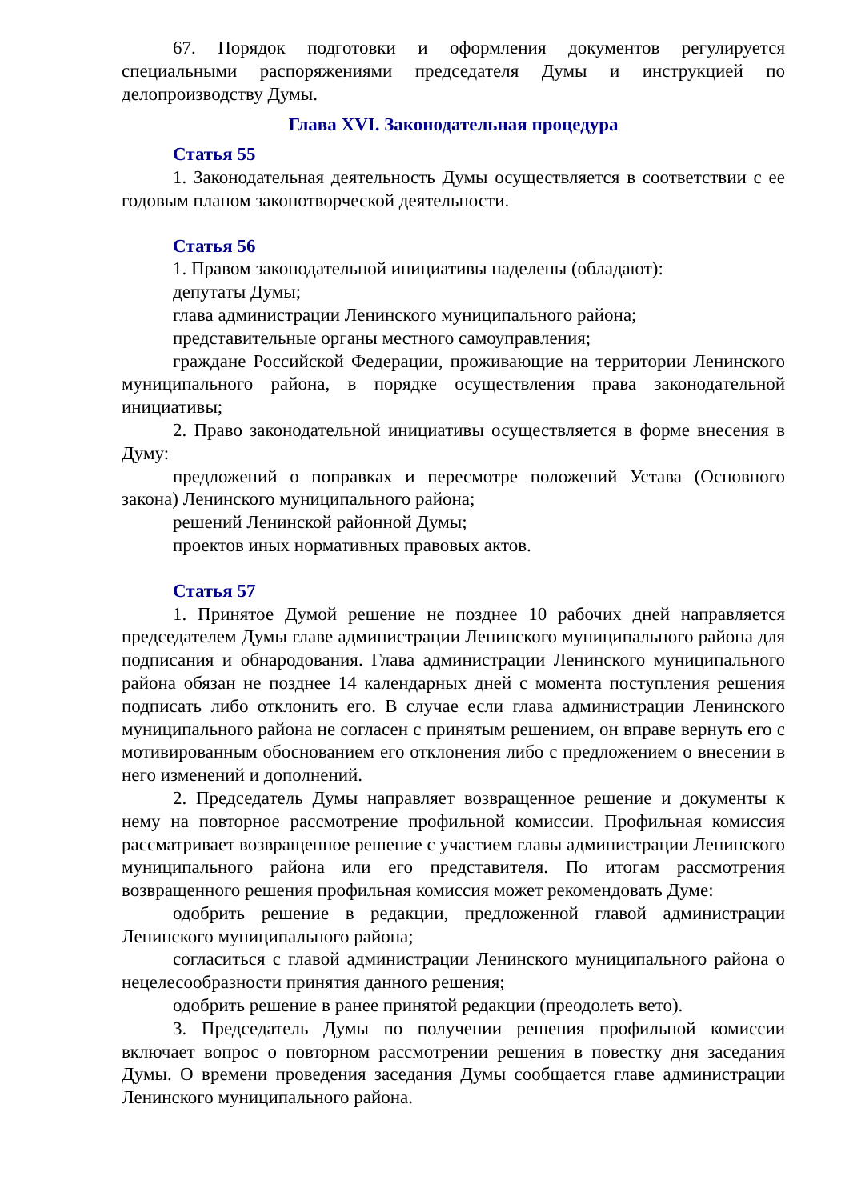67. Порядок подготовки и оформления документов регулируется специальными распоряжениями председателя Думы и инструкцией по делопроизводству Думы.
Глава XVI. Законодательная процедура
Статья 55
1. Законодательная деятельность Думы осуществляется в соответствии с ее годовым планом законотворческой деятельности.
Статья 56
1. Правом законодательной инициативы наделены (обладают):
депутаты Думы;
глава администрации Ленинского муниципального района;
представительные органы местного самоуправления;
граждане Российской Федерации, проживающие на территории Ленинского муниципального района, в порядке осуществления права законодательной инициативы;
2. Право законодательной инициативы осуществляется в форме внесения в Думу:
предложений о поправках и пересмотре положений Устава (Основного закона) Ленинского муниципального района;
решений Ленинской районной Думы;
проектов иных нормативных правовых актов.
Статья 57
1. Принятое Думой решение не позднее 10 рабочих дней направляется председателем Думы главе администрации Ленинского муниципального района для подписания и обнародования. Глава администрации Ленинского муниципального района обязан не позднее 14 календарных дней с момента поступления решения подписать либо отклонить его. В случае если глава администрации Ленинского муниципального района не согласен с принятым решением, он вправе вернуть его с мотивированным обоснованием его отклонения либо с предложением о внесении в него изменений и дополнений.
2. Председатель Думы направляет возвращенное решение и документы к нему на повторное рассмотрение профильной комиссии. Профильная комиссия рассматривает возвращенное решение с участием главы администрации Ленинского муниципального района или его представителя. По итогам рассмотрения возвращенного решения профильная комиссия может рекомендовать Думе:
одобрить решение в редакции, предложенной главой администрации Ленинского муниципального района;
согласиться с главой администрации Ленинского муниципального района о нецелесообразности принятия данного решения;
одобрить решение в ранее принятой редакции (преодолеть вето).
3. Председатель Думы по получении решения профильной комиссии включает вопрос о повторном рассмотрении решения в повестку дня заседания Думы. О времени проведения заседания Думы сообщается главе администрации Ленинского муниципального района.